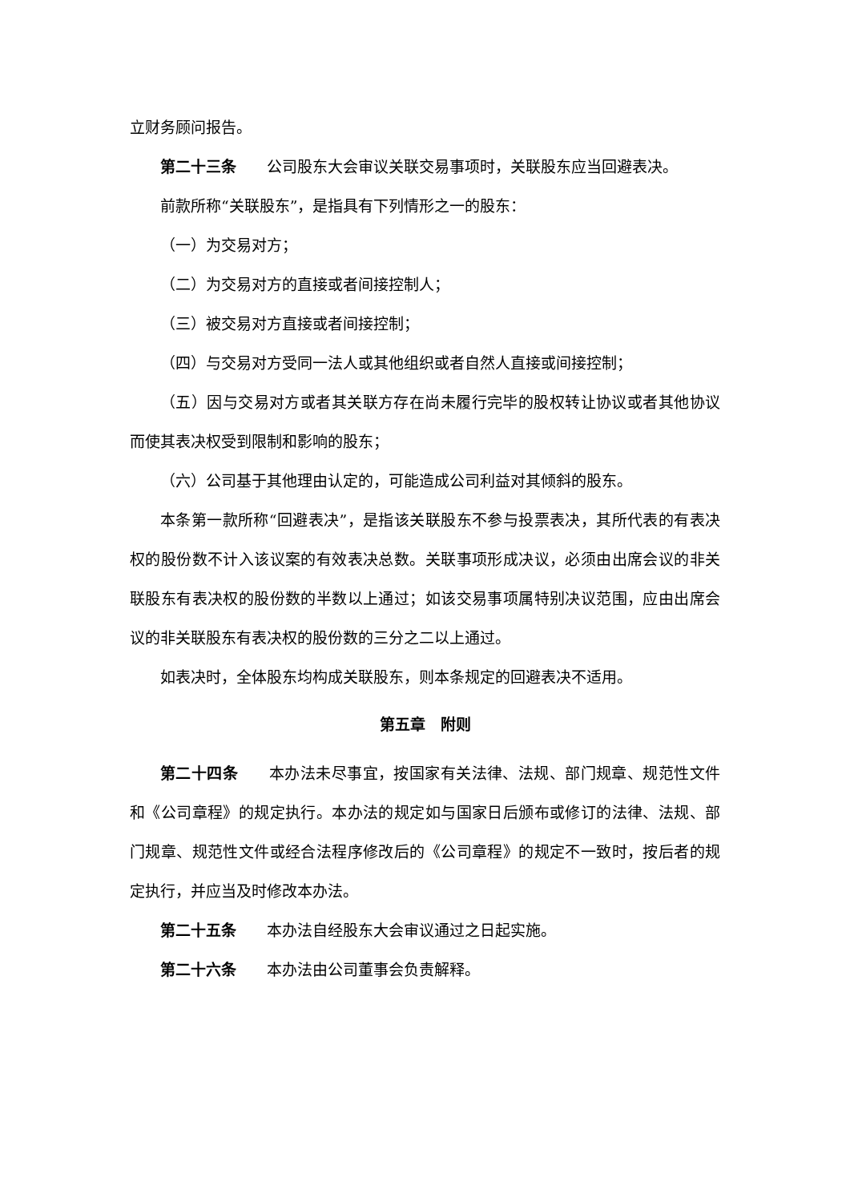立财务顾问报告。
第二十三条　　公司股东大会审议关联交易事项时，关联股东应当回避表决。
前款所称“关联股东”，是指具有下列情形之一的股东：
（一）为交易对方；
（二）为交易对方的直接或者间接控制人；
（三）被交易对方直接或者间接控制；
（四）与交易对方受同一法人或其他组织或者自然人直接或间接控制；
（五）因与交易对方或者其关联方存在尚未履行完毕的股权转让协议或者其他协议而使其表决权受到限制和影响的股东；
（六）公司基于其他理由认定的，可能造成公司利益对其倾斜的股东。
本条第一款所称“回避表决”，是指该关联股东不参与投票表决，其所代表的有表决权的股份数不计入该议案的有效表决总数。关联事项形成决议，必须由出席会议的非关联股东有表决权的股份数的半数以上通过；如该交易事项属特别决议范围，应由出席会议的非关联股东有表决权的股份数的三分之二以上通过。
如表决时，全体股东均构成关联股东，则本条规定的回避表决不适用。
第五章　附则
第二十四条　　本办法未尽事宜，按国家有关法律、法规、部门规章、规范性文件和《公司章程》的规定执行。本办法的规定如与国家日后颁布或修订的法律、法规、部门规章、规范性文件或经合法程序修改后的《公司章程》的规定不一致时，按后者的规定执行，并应当及时修改本办法。
第二十五条　　本办法自经股东大会审议通过之日起实施。
第二十六条　　本办法由公司董事会负责解释。